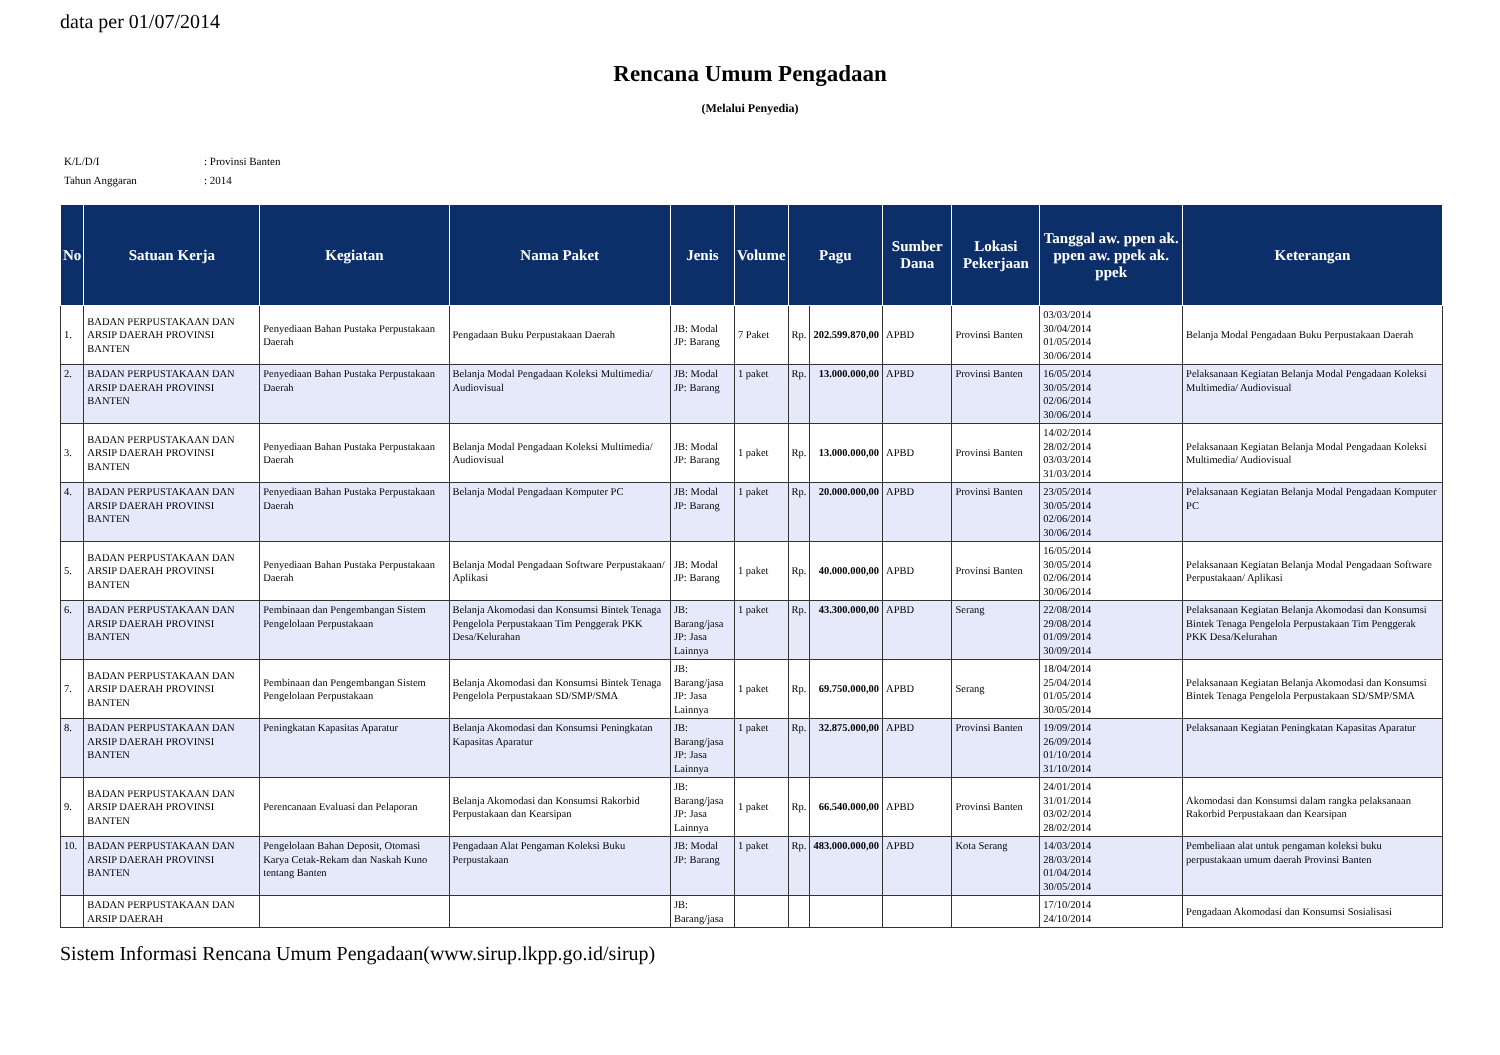data per 01/07/2014
Rencana Umum Pengadaan
(Melalui Penyedia)
K/L/D/I: Provinsi Banten
Tahun Anggaran: 2014
| No | Satuan Kerja | Kegiatan | Nama Paket | Jenis | Volume | Pagu | | Sumber Dana | Lokasi Pekerjaan | Tanggal aw. ppen ak. ppen aw. ppek ak. ppek | Keterangan |
| --- | --- | --- | --- | --- | --- | --- | --- | --- | --- | --- | --- |
| 1. | BADAN PERPUSTAKAAN DAN ARSIP DAERAH PROVINSI BANTEN | Penyediaan Bahan Pustaka Perpustakaan Daerah | Pengadaan Buku Perpustakaan Daerah | JB: Modal JP: Barang | 7 Paket | Rp. | 202.599.870,00 | APBD | Provinsi Banten | 03/03/2014 30/04/2014 01/05/2014 30/06/2014 | Belanja Modal Pengadaan Buku Perpustakaan Daerah |
| 2. | BADAN PERPUSTAKAAN DAN ARSIP DAERAH PROVINSI BANTEN | Penyediaan Bahan Pustaka Perpustakaan Daerah | Belanja Modal Pengadaan Koleksi Multimedia/ Audiovisual | JB: Modal JP: Barang | 1 paket | Rp. | 13.000.000,00 | APBD | Provinsi Banten | 16/05/2014 30/05/2014 02/06/2014 30/06/2014 | Pelaksanaan Kegiatan Belanja Modal Pengadaan Koleksi Multimedia/ Audiovisual |
| 3. | BADAN PERPUSTAKAAN DAN ARSIP DAERAH PROVINSI BANTEN | Penyediaan Bahan Pustaka Perpustakaan Daerah | Belanja Modal Pengadaan Koleksi Multimedia/ Audiovisual | JB: Modal JP: Barang | 1 paket | Rp. | 13.000.000,00 | APBD | Provinsi Banten | 14/02/2014 28/02/2014 03/03/2014 31/03/2014 | Pelaksanaan Kegiatan Belanja Modal Pengadaan Koleksi Multimedia/ Audiovisual |
| 4. | BADAN PERPUSTAKAAN DAN ARSIP DAERAH PROVINSI BANTEN | Penyediaan Bahan Pustaka Perpustakaan Daerah | Belanja Modal Pengadaan Komputer PC | JB: Modal JP: Barang | 1 paket | Rp. | 20.000.000,00 | APBD | Provinsi Banten | 23/05/2014 30/05/2014 02/06/2014 30/06/2014 | Pelaksanaan Kegiatan Belanja Modal Pengadaan Komputer PC |
| 5. | BADAN PERPUSTAKAAN DAN ARSIP DAERAH PROVINSI BANTEN | Penyediaan Bahan Pustaka Perpustakaan Daerah | Belanja Modal Pengadaan Software Perpustakaan/ Aplikasi | JB: Modal JP: Barang | 1 paket | Rp. | 40.000.000,00 | APBD | Provinsi Banten | 16/05/2014 30/05/2014 02/06/2014 30/06/2014 | Pelaksanaan Kegiatan Belanja Modal Pengadaan Software Perpustakaan/ Aplikasi |
| 6. | BADAN PERPUSTAKAAN DAN ARSIP DAERAH PROVINSI BANTEN | Pembinaan dan Pengembangan Sistem Pengelolaan Perpustakaan | Belanja Akomodasi dan Konsumsi Bintek Tenaga Pengelola Perpustakaan Tim Penggerak PKK Desa/Kelurahan | JB: Barang/jasa JP: Jasa Lainnya | 1 paket | Rp. | 43.300.000,00 | APBD | Serang | 22/08/2014 29/08/2014 01/09/2014 30/09/2014 | Pelaksanaan Kegiatan Belanja Akomodasi dan Konsumsi Bintek Tenaga Pengelola Perpustakaan Tim Penggerak PKK Desa/Kelurahan |
| 7. | BADAN PERPUSTAKAAN DAN ARSIP DAERAH PROVINSI BANTEN | Pembinaan dan Pengembangan Sistem Pengelolaan Perpustakaan | Belanja Akomodasi dan Konsumsi Bintek Tenaga Pengelola Perpustakaan SD/SMP/SMA | JB: Barang/jasa JP: Jasa Lainnya | 1 paket | Rp. | 69.750.000,00 | APBD | Serang | 18/04/2014 25/04/2014 01/05/2014 30/05/2014 | Pelaksanaan Kegiatan Belanja Akomodasi dan Konsumsi Bintek Tenaga Pengelola Perpustakaan SD/SMP/SMA |
| 8. | BADAN PERPUSTAKAAN DAN ARSIP DAERAH PROVINSI BANTEN | Peningkatan Kapasitas Aparatur | Belanja Akomodasi dan Konsumsi Peningkatan Kapasitas Aparatur | JB: Barang/jasa JP: Jasa Lainnya | 1 paket | Rp. | 32.875.000,00 | APBD | Provinsi Banten | 19/09/2014 26/09/2014 01/10/2014 31/10/2014 | Pelaksanaan Kegiatan Peningkatan Kapasitas Aparatur |
| 9. | BADAN PERPUSTAKAAN DAN ARSIP DAERAH PROVINSI BANTEN | Perencanaan Evaluasi dan Pelaporan | Belanja Akomodasi dan Konsumsi Rakorbid Perpustakaan dan Kearsipan | JB: Barang/jasa JP: Jasa Lainnya | 1 paket | Rp. | 66.540.000,00 | APBD | Provinsi Banten | 24/01/2014 31/01/2014 03/02/2014 28/02/2014 | Akomodasi dan Konsumsi dalam rangka pelaksanaan Rakorbid Perpustakaan dan Kearsipan |
| 10. | BADAN PERPUSTAKAAN DAN ARSIP DAERAH PROVINSI BANTEN | Pengelolaan Bahan Deposit, Otomasi Karya Cetak-Rekam dan Naskah Kuno tentang Banten | Pengadaan Alat Pengaman Koleksi Buku Perpustakaan | JB: Modal JP: Barang | 1 paket | Rp. | 483.000.000,00 | APBD | Kota Serang | 14/03/2014 28/03/2014 01/04/2014 30/05/2014 | Pembeliaan alat untuk pengaman koleksi buku perpustakaan umum daerah Provinsi Banten |
| | BADAN PERPUSTAKAAN DAN ARSIP DAERAH | | | JB: Barang/jasa | | | | | | 17/10/2014 24/10/2014 | Pengadaan Akomodasi dan Konsumsi Sosialisasi |
Sistem Informasi Rencana Umum Pengadaan(www.sirup.lkpp.go.id/sirup)